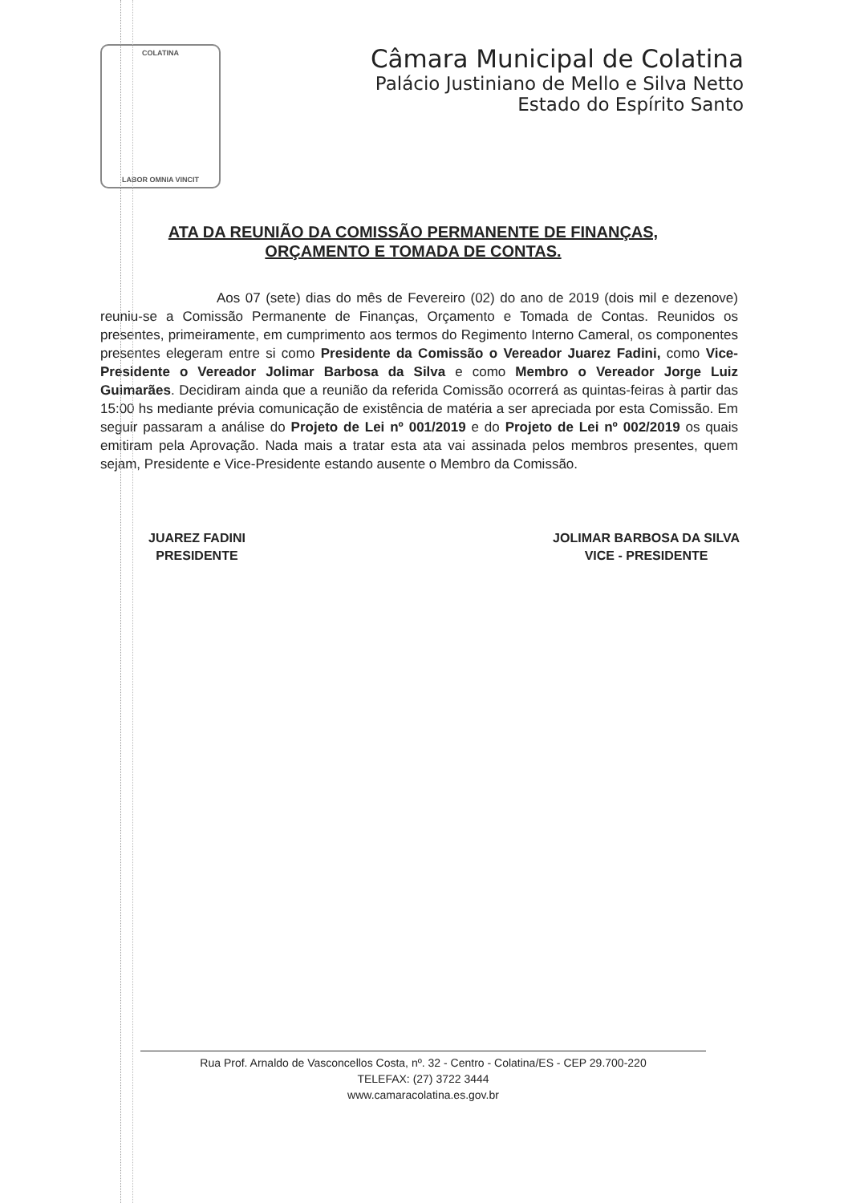COLATINA
LABOR OMNIA VINCIT
Câmara Municipal de Colatina
Palácio Justiniano de Mello e Silva Netto
Estado do Espírito Santo
ATA DA REUNIÃO DA COMISSÃO PERMANENTE DE FINANÇAS, ORÇAMENTO E TOMADA DE CONTAS.
Aos 07 (sete) dias do mês de Fevereiro (02) do ano de 2019 (dois mil e dezenove) reuniu-se a Comissão Permanente de Finanças, Orçamento e Tomada de Contas. Reunidos os presentes, primeiramente, em cumprimento aos termos do Regimento Interno Cameral, os componentes presentes elegeram entre si como Presidente da Comissão o Vereador Juarez Fadini, como Vice-Presidente o Vereador Jolimar Barbosa da Silva e como Membro o Vereador Jorge Luiz Guimarães. Decidiram ainda que a reunião da referida Comissão ocorrerá as quintas-feiras à partir das 15:00 hs mediante prévia comunicação de existência de matéria a ser apreciada por esta Comissão. Em seguir passaram a análise do Projeto de Lei nº 001/2019 e do Projeto de Lei nº 002/2019 os quais emitiram pela Aprovação. Nada mais a tratar esta ata vai assinada pelos membros presentes, quem sejam, Presidente e Vice-Presidente estando ausente o Membro da Comissão.
JUAREZ FADINI
PRESIDENTE
JOLIMAR BARBOSA DA SILVA
VICE - PRESIDENTE
Rua Prof. Arnaldo de Vasconcellos Costa, nº. 32 - Centro - Colatina/ES - CEP 29.700-220
TELEFAX: (27) 3722 3444
www.camaracolatina.es.gov.br